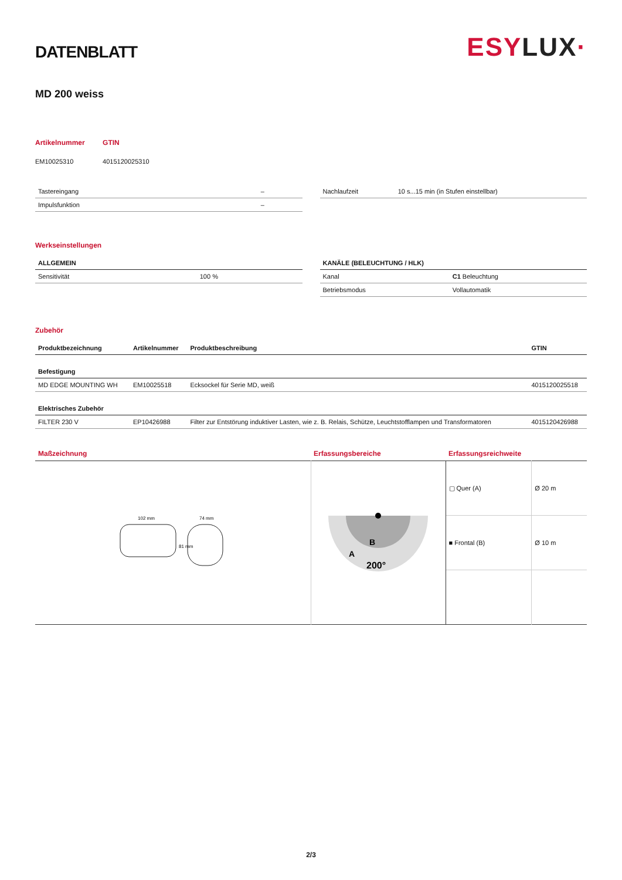DATENBLATT
ESYLUX·
MD 200 weiss
| Artikelnummer | GTIN |
| EM10025310 | 4015120025310 |
| Tastereingang | – |
| Impulsfunktion | – |
| Nachlaufzeit | 10 s...15 min (in Stufen einstellbar) |
Werkseinstellungen
| ALLGEMEIN | |
| --- | --- |
| Sensitivität | 100 % |
| KANÄLE (BELEUCHTUNG / HLK) | |
| --- | --- |
| Kanal | C1 Beleuchtung |
| Betriebsmodus | Vollautomatik |
Zubehör
| Produktbezeichnung | Artikelnummer | Produktbeschreibung | GTIN |
| --- | --- | --- | --- |
| Befestigung | | | |
| MD EDGE MOUNTING WH | EM10025518 | Ecksockel für Serie MD, weiß | 4015120025518 |
| Elektrisches Zubehör | | | |
| FILTER 230 V | EP10426988 | Filter zur Entstörung induktiver Lasten, wie z. B. Relais, Schütze, Leuchtstofflampen und Transformatoren | 4015120426988 |
| Maßzeichnung | Erfassungsbereiche | Erfassungsreichweite | |
| 102 mm 74 mm 81 mm | A B 200° | ▢ Quer (A) | Ø 20 m |
| | | ■ Frontal (B) | Ø 10 m |
2/3